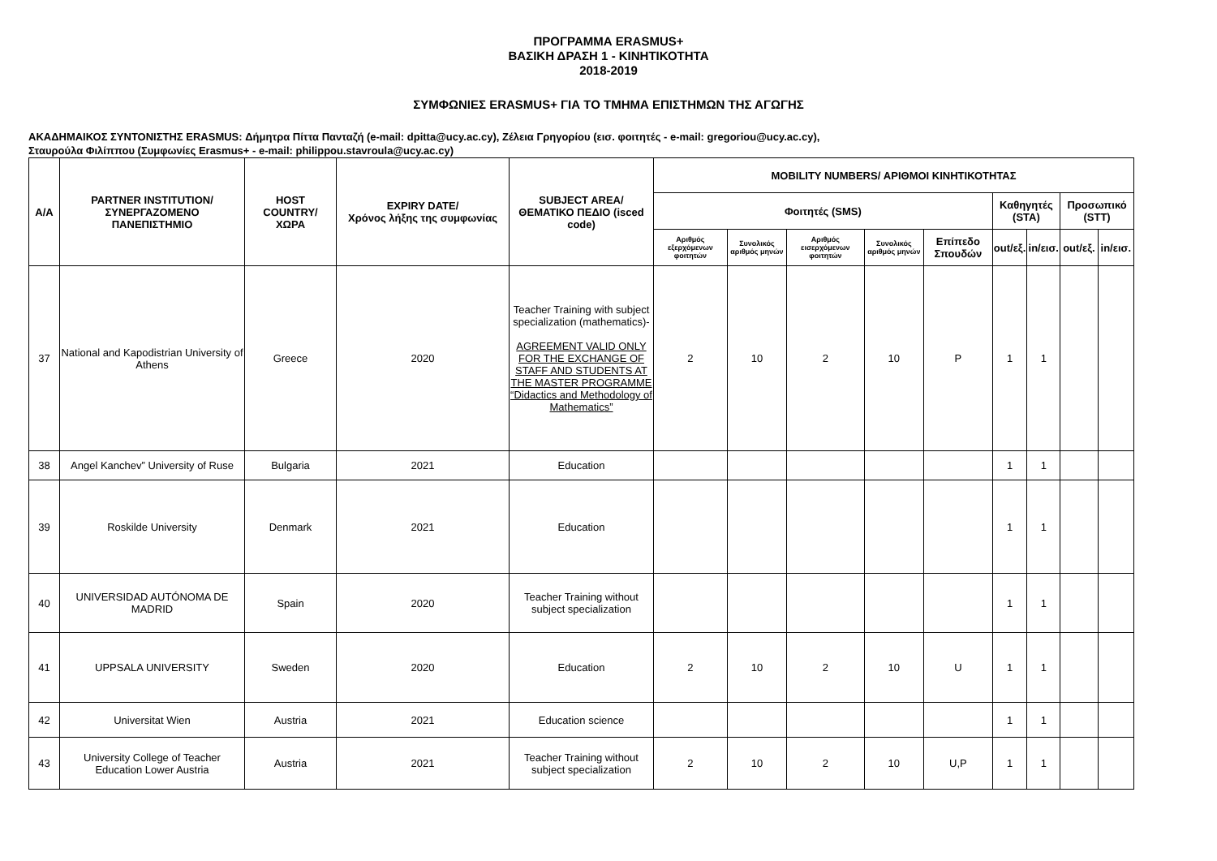ΠΡΟΓΡΑΜΜΑ ERASMUS+
ΒΑΣΙΚΗ ΔΡΑΣΗ 1 - ΚΙΝΗΤΙΚΟΤΗΤΑ
2018-2019
ΣΥΜΦΩΝΙΕΣ ERASMUS+ ΓΙΑ ΤΟ ΤΜΗΜΑ ΕΠΙΣΤΗΜΩΝ ΤΗΣ ΑΓΩΓΗΣ
ΑΚΑΔΗΜΑΙΚΟΣ ΣΥΝΤΟΝΙΣΤΗΣ ERASMUS: Δήμητρα Πίττα Πανταζή (e-mail: dpitta@ucy.ac.cy), Ζέλεια Γρηγορίου (εισ. φοιτητές - e-mail: gregoriou@ucy.ac.cy),
Σταυρούλα Φιλίππου (Συμφωνίες Erasmus+ - e-mail: philippou.stavroula@ucy.ac.cy)
| Α/Α | PARTNER INSTITUTION/ ΣΥΝΕΡΓΑΖΟΜΕΝΟ ΠΑΝΕΠΙΣΤΗΜΙΟ | HOST COUNTRY/ ΧΩΡΑ | EXPIRY DATE/ Χρόνος λήξης της συμφωνίας | SUBJECT AREA/ ΘΕΜΑΤΙΚΟ ΠΕΔΙΟ (isced code) | MOBILITY NUMBERS/ ΑΡΙΘΜΟΙ ΚΙΝΗΤΙΚΟΤΗΤΑΣ | | | | | | | | |
| --- | --- | --- | --- | --- | --- | --- | --- | --- | --- | --- | --- | --- | --- |
| | | | | | Φοιτητές (SMS) | | | | | Καθηγητές (STA) | | Προσωπικό (STT) | |
| | | | | | Αριθμός εξερχόμενων φοιτητών | Συνολικός αριθμός μηνών | Αριθμός εισερχόμενων φοιτητών | Συνολικός αριθμός μηνών | Επίπεδο Σπουδών | out/εξ. | in/εισ. | out/εξ. | in/εισ. |
| 37 | National and Kapodistrian University of Athens | Greece | 2020 | Teacher Training with subject specialization (mathematics)- AGREEMENT VALID ONLY FOR THE EXCHANGE OF STAFF AND STUDENTS AT THE MASTER PROGRAMME “Didactics and Methodology of Mathematics” | 2 | 10 | 2 | 10 | P | 1 | 1 | | |
| 38 | Angel Kanchev” University of Ruse | Bulgaria | 2021 | Education | | | | | | 1 | 1 | | |
| 39 | Roskilde University | Denmark | 2021 | Education | | | | | | 1 | 1 | | |
| 40 | UNIVERSIDAD AUTÓNOMA DE MADRID | Spain | 2020 | Teacher Training without subject specialization | | | | | | 1 | 1 | | |
| 41 | UPPSALA UNIVERSITY | Sweden | 2020 | Education | 2 | 10 | 2 | 10 | U | 1 | 1 | | |
| 42 | Universitat Wien | Austria | 2021 | Education science | | | | | | 1 | 1 | | |
| 43 | University College of Teacher Education Lower Austria | Austria | 2021 | Teacher Training without subject specialization | 2 | 10 | 2 | 10 | U,P | 1 | 1 | | |